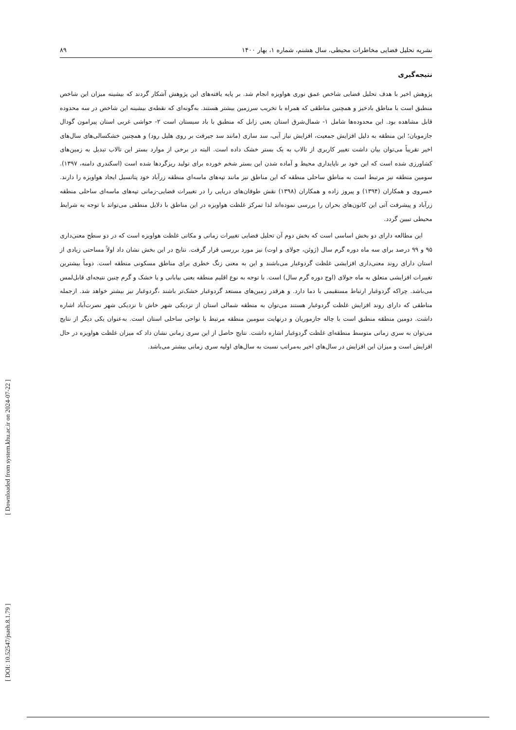نشریه تحلیل فضایی مخاطرات محیطی، سال هشتم، شماره ۱، بهار ۱۴۰۰ ۸۹
نتیجه‌گیری
پژوهش اخیر با هدف تحلیل فضایی شاخص عمق نوری هواویزه انجام شد. بر پایه یافته‌های این پژوهش آشکار گردند که بیشینه میزان این شاخص منطبق است با مناطق بادخیز و همچنین مناطقی که همراه با تخریب سرزمین بیشتر هستند. به‌گونه‌ای که نقطه‌ی بیشینه این شاخص در سه محدوده قابل مشاهده بود. این محدوده‌ها شامل ۱- شمال‌شرق استان یعنی زابل که منطبق با باد سیستان است ۲- حواشی غربی استان پیرامون گودال جازمویان؛ این منطقه به دلیل افزایش جمعیت، افزایش نیاز آبی، سد سازی (مانند سد جیرفت بر روی هلیل رود) و همچنین خشکسالی‌های سال‌های اخیر تقریباً می‌توان بیان داشت تغییر کاربری از تالاب به یک بستر خشک داده است. البته در برخی از موارد بستر این تالاب تبدیل به زمین‌های کشاورزی شده است که این خود بر ناپایداری محیط و آماده شدن این بستر شخم خورده برای تولید ریزگردها شده است (اسکندری دامنه، ۱۳۹۷). سومین منطقه نیز مرتبط است به مناطق ساحلی منطقه که این مناطق نیز مانند تپه‌های ماسه‌ای منطقه زرآباد خود پتانسیل ایجاد هواویزه را دارند. خسروی و همکاران (۱۳۹۴) و پیروز زاده و همکاران (۱۳۹۸) نقش طوفان‌های دریایی را در تغییرات فضایی-زمانی تپه‌های ماسه‌ای ساحلی منطقه زرآباد و پیشرفت آتی این کانون‌های بحران را بررسی نموده‌اند لذا تمرکز غلظت هواویزه در این مناطق با دلایل منطقی می‌تواند با توجه به شرایط محیطی تبیین گردد.
این مطالعه دارای دو بخش اساسی است که بخش دوم آن تحلیل فضایی تغییرات زمانی و مکانی غلظت هواویزه است که در دو سطح معنی‌داری ۹۵ و ۹۹ درصد برای سه ماه دوره گرم سال (ژوئن، جولای و اوت) نیز مورد بررسی قرار گرفت. نتایج در این بخش نشان داد اولاً مساحتی زیادی از استان دارای روند معنی‌داری افزایشی غلظت گردوغبار می‌باشند و این به معنی زنگ خطری برای مناطق مسکونی منطقه است. دوماً بیشترین تغییرات افزایشی متعلق به ماه جولای (اوج دوره گرم سال) است. با توجه به نوع اقلیم منطقه یعنی بیابانی و یا خشک و گرم چنین نتیجه‌ای قابل‌لمس می‌باشد. چراکه گردوغبار ارتباط مستقیمی با دما دارد. و هرقدر زمین‌های مستعد گردوغبار خشک‌تر باشند ،گردوغبار نیز بیشتر خواهد شد. ازجمله مناطقی که دارای روند افزایش غلظت گردوغبار هستند می‌توان به منطقه شمالی استان از نزدیکی شهر خاش تا نزدیکی شهر نصرت‌آباد اشاره داشت. دومین منطقه منطبق است با چاله جازموریان و درنهایت سومین منطقه مرتبط با نواحی ساحلی استان است. به‌عنوان یکی دیگر از نتایج می‌توان به سری زمانی متوسط منطقه‌ای غلظت گردوغبار اشاره داشت. نتایج حاصل از این سری زمانی نشان داد که میزان غلظت هواویزه در حال افزایش است و میزان این افزایش در سال‌های اخیر به‌مراتب نسبت به سال‌های اولیه سری زمانی بیشتر می‌باشد.
[ DOI: 10.52547/jsaeh.8.1.79 ] [ Downloaded from system.khu.ac.ir on 2024-07-22 ]